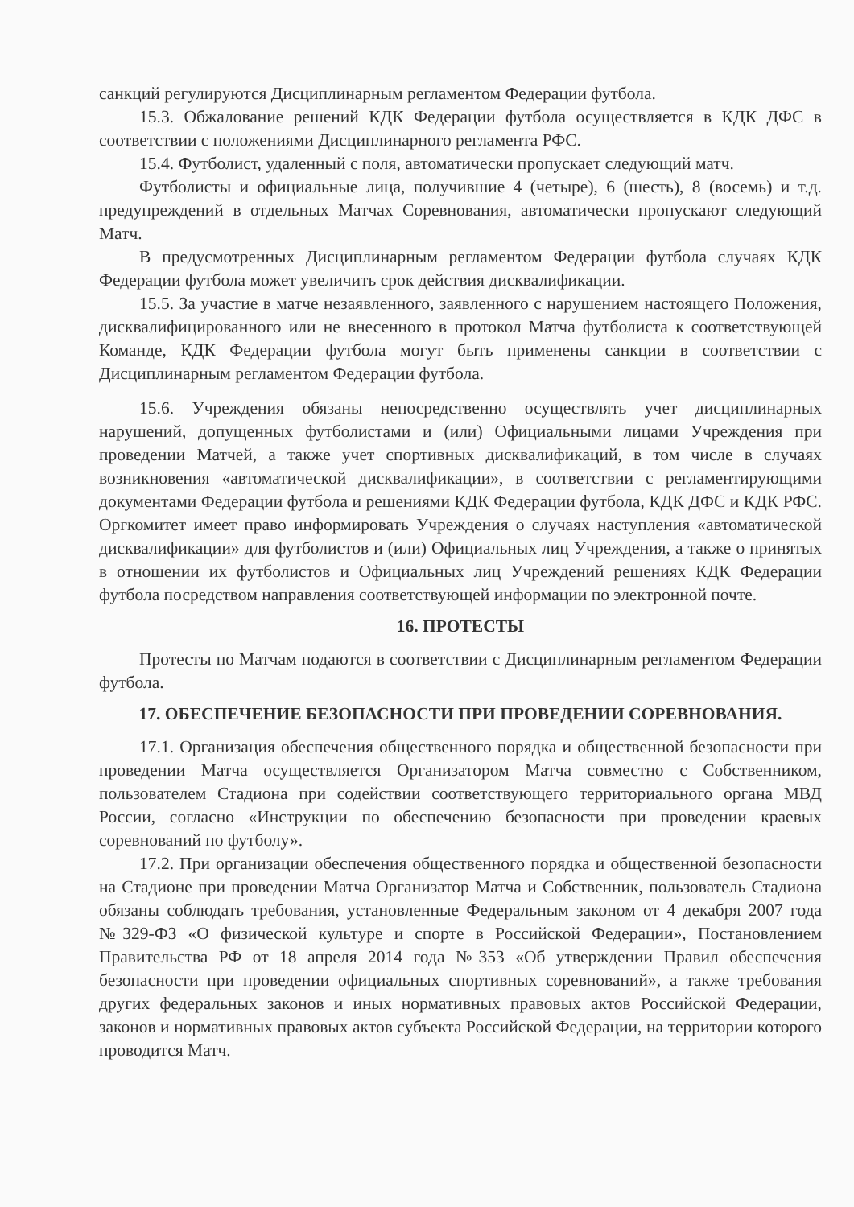санкций регулируются Дисциплинарным регламентом Федерации футбола.
15.3. Обжалование решений КДК Федерации футбола осуществляется в КДК ДФС в соответствии с положениями Дисциплинарного регламента РФС.
15.4. Футболист, удаленный с поля, автоматически пропускает следующий матч.
Футболисты и официальные лица, получившие 4 (четыре), 6 (шесть), 8 (восемь) и т.д. предупреждений в отдельных Матчах Соревнования, автоматически пропускают следующий Матч.
В предусмотренных Дисциплинарным регламентом Федерации футбола случаях КДК Федерации футбола может увеличить срок действия дисквалификации.
15.5. За участие в матче незаявленного, заявленного с нарушением настоящего Положения, дисквалифицированного или не внесенного в протокол Матча футболиста к соответствующей Команде, КДК Федерации футбола могут быть применены санкции в соответствии с Дисциплинарным регламентом Федерации футбола.
15.6. Учреждения обязаны непосредственно осуществлять учет дисциплинарных нарушений, допущенных футболистами и (или) Официальными лицами Учреждения при проведении Матчей, а также учет спортивных дисквалификаций, в том числе в случаях возникновения «автоматической дисквалификации», в соответствии с регламентирующими документами Федерации футбола и решениями КДК Федерации футбола, КДК ДФС и КДК РФС. Оргкомитет имеет право информировать Учреждения о случаях наступления «автоматической дисквалификации» для футболистов и (или) Официальных лиц Учреждения, а также о принятых в отношении их футболистов и Официальных лиц Учреждений решениях КДК Федерации футбола посредством направления соответствующей информации по электронной почте.
16. ПРОТЕСТЫ
Протесты по Матчам подаются в соответствии с Дисциплинарным регламентом Федерации футбола.
17. ОБЕСПЕЧЕНИЕ БЕЗОПАСНОСТИ ПРИ ПРОВЕДЕНИИ СОРЕВНОВАНИЯ.
17.1. Организация обеспечения общественного порядка и общественной безопасности при проведении Матча осуществляется Организатором Матча совместно с Собственником, пользователем Стадиона при содействии соответствующего территориального органа МВД России, согласно «Инструкции по обеспечению безопасности при проведении краевых соревнований по футболу».
17.2. При организации обеспечения общественного порядка и общественной безопасности на Стадионе при проведении Матча Организатор Матча и Собственник, пользователь Стадиона обязаны соблюдать требования, установленные Федеральным законом от 4 декабря 2007 года №329-ФЗ «О физической культуре и спорте в Российской Федерации», Постановлением Правительства РФ от 18 апреля 2014 года №353 «Об утверждении Правил обеспечения безопасности при проведении официальных спортивных соревнований», а также требования других федеральных законов и иных нормативных правовых актов Российской Федерации, законов и нормативных правовых актов субъекта Российской Федерации, на территории которого проводится Матч.